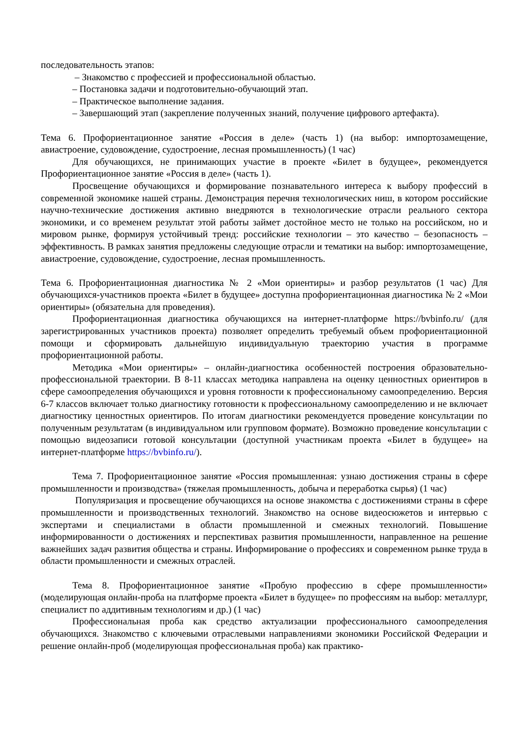последовательность этапов:
– Знакомство с профессией и профессиональной областью.
– Постановка задачи и подготовительно-обучающий этап.
– Практическое выполнение задания.
– Завершающий этап (закрепление полученных знаний, получение цифрового артефакта).
Тема 6. Профориентационное занятие «Россия в деле» (часть 1) (на выбор: импортозамещение, авиастроение, судовождение, судостроение, лесная промышленность) (1 час)
Для обучающихся, не принимающих участие в проекте «Билет в будущее», рекомендуется Профориентационное занятие «Россия в деле» (часть 1).
Просвещение обучающихся и формирование познавательного интереса к выбору профессий в современной экономике нашей страны. Демонстрация перечня технологических ниш, в котором российские научно-технические достижения активно внедряются в технологические отрасли реального сектора экономики, и со временем результат этой работы займет достойное место не только на российском, но и мировом рынке, формируя устойчивый тренд: российские технологии – это качество – безопасность – эффективность. В рамках занятия предложены следующие отрасли и тематики на выбор: импортозамещение, авиастроение, судовождение, судостроение, лесная промышленность.
Тема 6. Профориентационная диагностика № 2 «Мои ориентиры» и разбор результатов (1 час) Для обучающихся-участников проекта «Билет в будущее» доступна профориентационная диагностика № 2 «Мои ориентиры» (обязательна для проведения).
Профориентационная диагностика обучающихся на интернет-платформе https://bvbinfo.ru/ (для зарегистрированных участников проекта) позволяет определить требуемый объем профориентационной помощи и сформировать дальнейшую индивидуальную траекторию участия в программе профориентационной работы.
Методика «Мои ориентиры» – онлайн-диагностика особенностей построения образовательно-профессиональной траектории. В 8-11 классах методика направлена на оценку ценностных ориентиров в сфере самоопределения обучающихся и уровня готовности к профессиональному самоопределению. Версия 6-7 классов включает только диагностику готовности к профессиональному самоопределению и не включает диагностику ценностных ориентиров. По итогам диагностики рекомендуется проведение консультации по полученным результатам (в индивидуальном или групповом формате). Возможно проведение консультации с помощью видеозаписи готовой консультации (доступной участникам проекта «Билет в будущее» на интернет-платформе https://bvbinfo.ru/).
Тема 7. Профориентационное занятие «Россия промышленная: узнаю достижения страны в сфере промышленности и производства» (тяжелая промышленность, добыча и переработка сырья) (1 час)
Популяризация и просвещение обучающихся на основе знакомства с достижениями страны в сфере промышленности и производственных технологий. Знакомство на основе видеосюжетов и интервью с экспертами и специалистами в области промышленной и смежных технологий. Повышение информированности о достижениях и перспективах развития промышленности, направленное на решение важнейших задач развития общества и страны. Информирование о профессиях и современном рынке труда в области промышленности и смежных отраслей.
Тема 8. Профориентационное занятие «Пробую профессию в сфере промышленности» (моделирующая онлайн-проба на платформе проекта «Билет в будущее» по профессиям на выбор: металлург, специалист по аддитивным технологиям и др.) (1 час)
Профессиональная проба как средство актуализации профессионального самоопределения обучающихся. Знакомство с ключевыми отраслевыми направлениями экономики Российской Федерации и решение онлайн-проб (моделирующая профессиональная проба) как практико-